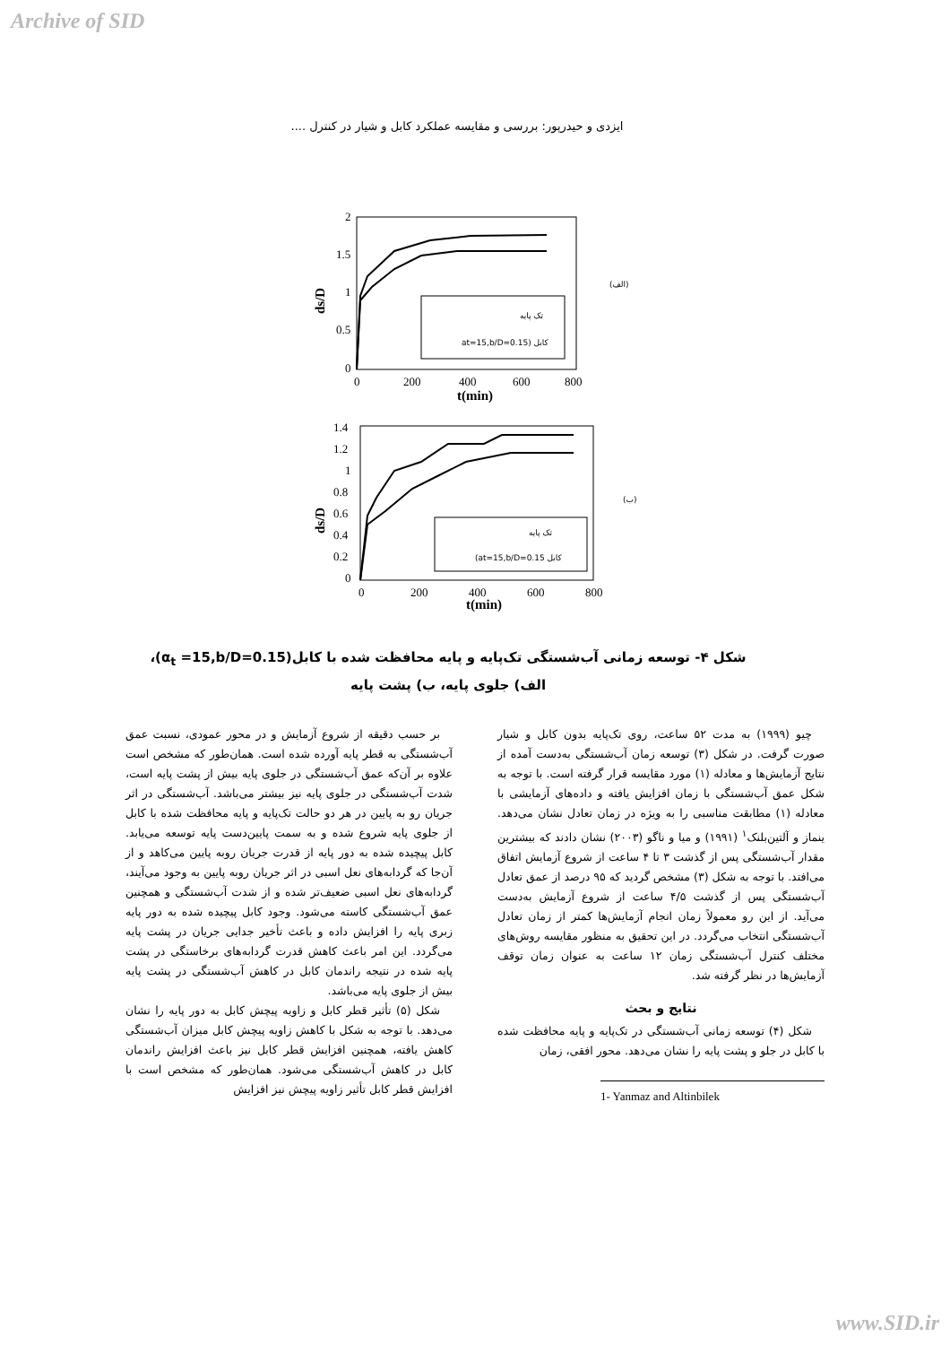Archive of SID
ایزدی و حیدرپور: بررسی و مقایسه عملکرد کابل و شیار در کنترل ....
2
1.5
1
0.5
0
0
200
400
600
800
t(min)
ds/D
تک پایه
at=15,b/D=0.15) کابل
(الف)
1.4
1.2
1
0.8
0.6
0.4
0.2
0
0
200
400
600
800
t(min)
ds/D
تک پایه
(at=15,b/D=0.15 کابل
(ب)
شکل ۴- توسعه زمانی آب‌شستگی تک‌پایه و پایه محافظت شده با کابل(α<sub>t</sub> =15,b/D=0.15)،
الف) جلوی پایه، ب) پشت پایه
چیو (۱۹۹۹) به مدت ۵۲ ساعت، روی تک‌پایه بدون کابل و شیار صورت گرفت. در شکل (۳) توسعه زمان آب‌شستگی به‌دست آمده از نتایج آزمایش‌ها و معادله (۱) مورد مقایسه قرار گرفته است. با توجه به شکل عمق آب‌شستگی با زمان افزایش یافته و داده‌های آزمایشی با معادله (۱) مطابقت مناسبی را به ویژه در زمان تعادل نشان می‌دهد. ینماز و آلتین‌بلنک<sup>۱</sup> (۱۹۹۱) و میا و ناگو (۲۰۰۳) نشان دادند که بیشترین مقدار آب‌شستگی پس از گذشت ۳ تا ۴ ساعت از شروع آزمایش اتفاق می‌افتد. با توجه به شکل (۳) مشخص گردید که ۹۵ درصد از عمق تعادل آب‌شستگی پس از گذشت ۴/۵ ساعت از شروع آزمایش به‌دست می‌آید. از این رو معمولاً زمان انجام آزمایش‌ها کمتر از زمان تعادل آب‌شستگی انتخاب می‌گردد. در این تحقیق به منظور مقایسه روش‌های مختلف کنترل آب‌شستگی زمان ۱۲ ساعت به عنوان زمان توقف آزمایش‌ها در نظر گرفته شد.
نتایج و بحث
شکل (۴) توسعه زمانی آب‌شستگی در تک‌پایه و پایه محافظت شده با کابل در جلو و پشت پایه را نشان می‌دهد. محور افقی، زمان
1- Yanmaz and Altinbilek
بر حسب دقیقه از شروع آزمایش و در محور عمودی، نسبت عمق آب‌شستگی به قطر پایه آورده شده است. همان‌طور که مشخص است علاوه بر آن‌که عمق آب‌شستگی در جلوی پایه بیش از پشت پایه است، شدت آب‌شستگی در جلوی پایه نیز بیشتر می‌باشد. آب‌شستگی در اثر جریان رو به پایین در هر دو حالت تک‌پایه و پایه محافظت شده با کابل از جلوی پایه شروع شده و به سمت پایین‌دست پایه توسعه می‌یابد. کابل پیچیده شده به دور پایه از قدرت جریان روبه پایین می‌کاهد و از آن‌جا که گردابه‌های نعل اسبی در اثر جریان روبه پایین به وجود می‌آیند، گردابه‌های نعل اسبی ضعیف‌تر شده و از شدت آب‌شستگی و همچنین عمق آب‌شستگی کاسته می‌شود. وجود کابل پیچیده شده به دور پایه زبری پایه را افزایش داده و باعث تأخیر جدایی جریان در پشت پایه می‌گردد. این امر باعث کاهش قدرت گردابه‌های برخاستگی در پشت پایه شده در نتیجه راندمان کابل در کاهش آب‌شستگی در پشت پایه بیش از جلوی پایه می‌باشد.
شکل (۵) تأثیر قطر کابل و زاویه پیچش کابل به دور پایه را نشان می‌دهد. با توجه به شکل با کاهش زاویه پیچش کابل میزان آب‌شستگی کاهش یافته، همچنین افزایش قطر کابل نیز باعث افزایش راندمان کابل در کاهش آب‌شستگی می‌شود. همان‌طور که مشخص است با افزایش قطر کابل تأثیر زاویه پیچش نیز افزایش
www.SID.ir